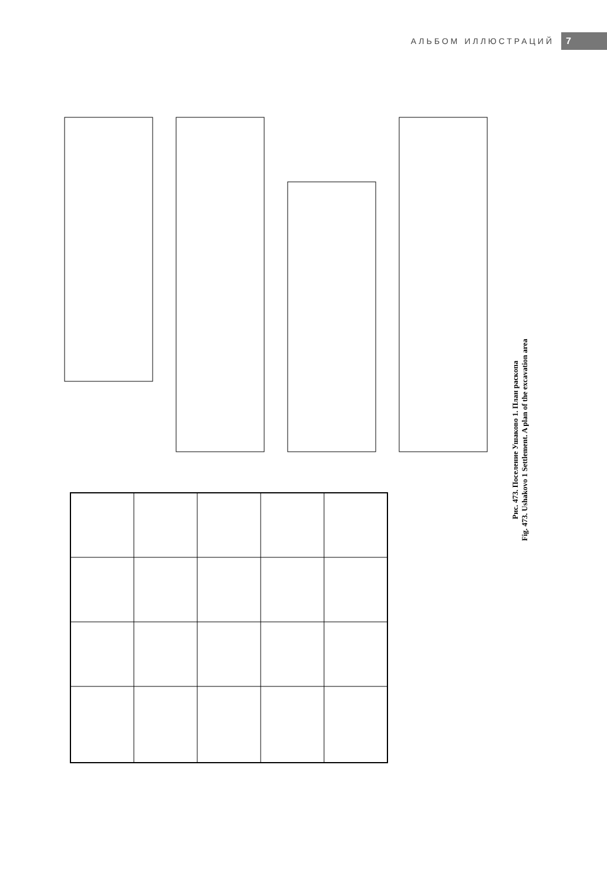АЛЬБОМ ИЛЛЮСТРАЦИЙ 7
Рис. 473. Поселение Ушаково 1. План раскопа
Fig. 473. Ushakovo 1 Settlement. A plan of the excavation area